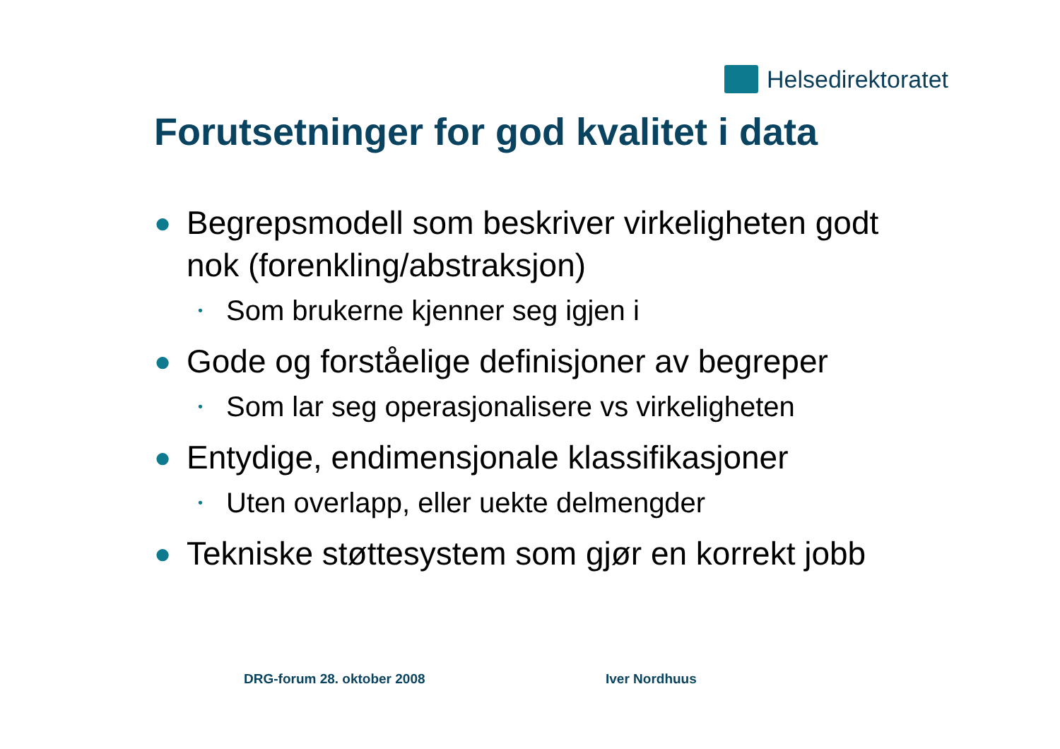Helsedirektoratet
Forutsetninger for god kvalitet i data
● Begrepsmodell som beskriver virkeligheten godt nok (forenkling/abstraksjon)
• Som brukerne kjenner seg igjen i
● Gode og forståelige definisjoner av begreper
• Som lar seg operasjonalisere vs virkeligheten
● Entydige, endimensjonale klassifikasjoner
• Uten overlapp, eller uekte delmengder
● Tekniske støttesystem som gjør en korrekt jobb
DRG-forum 28. oktober 2008 Iver Nordhuus